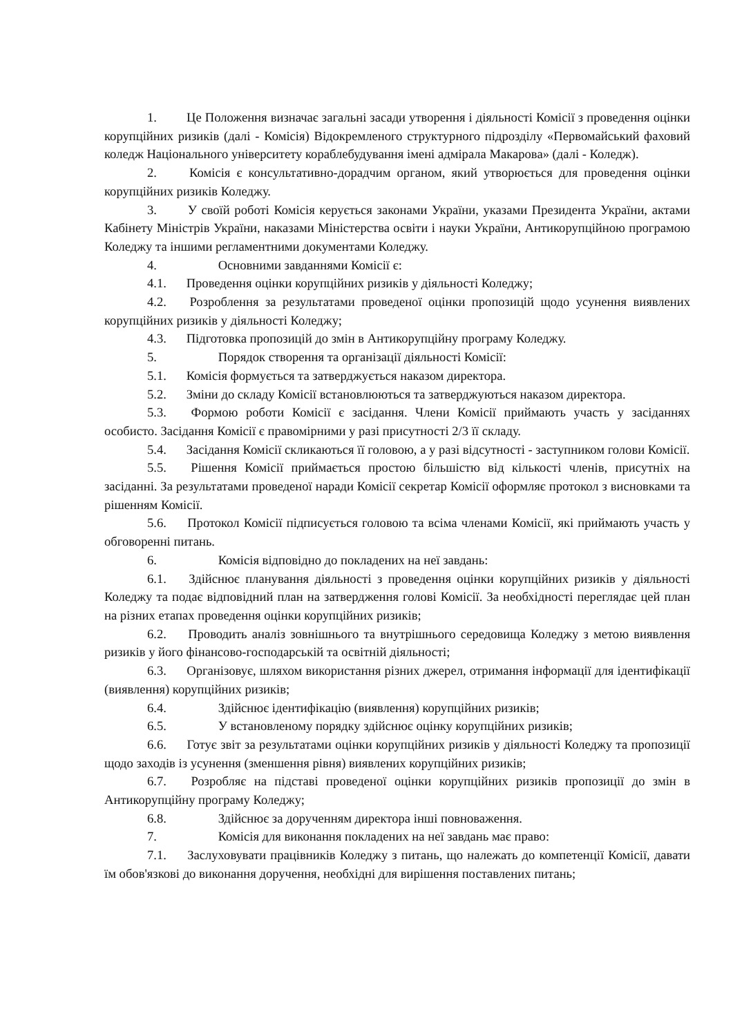1. Це Положення визначає загальні засади утворення і діяльності Комісії з проведення оцінки корупційних ризиків (далі - Комісія) Відокремленого структурного підрозділу «Первомайський фаховий коледж Національного університету кораблебудування імені адмірала Макарова» (далі - Коледж).
2. Комісія є консультативно-дорадчим органом, який утворюється для проведення оцінки корупційних ризиків Коледжу.
3. У своїй роботі Комісія керується законами України, указами Президента України, актами Кабінету Міністрів України, наказами Міністерства освіти і науки України, Антикорупційною програмою Коледжу та іншими регламентними документами Коледжу.
4. Основними завданнями Комісії є:
4.1. Проведення оцінки корупційних ризиків у діяльності Коледжу;
4.2. Розроблення за результатами проведеної оцінки пропозицій щодо усунення виявлених корупційних ризиків у діяльності Коледжу;
4.3. Підготовка пропозицій до змін в Антикорупційну програму Коледжу.
5. Порядок створення та організації діяльності Комісії:
5.1. Комісія формується та затверджується наказом директора.
5.2. Зміни до складу Комісії встановлюються та затверджуються наказом директора.
5.3. Формою роботи Комісії є засідання. Члени Комісії приймають участь у засіданнях особисто. Засідання Комісії є правомірними у разі присутності 2/3 її складу.
5.4. Засідання Комісії скликаються її головою, а у разі відсутності - заступником голови Комісії.
5.5. Рішення Комісії приймається простою більшістю від кількості членів, присутніх на засіданні. За результатами проведеної наради Комісії секретар Комісії оформляє протокол з висновками та рішенням Комісії.
5.6. Протокол Комісії підписується головою та всіма членами Комісії, які приймають участь у обговоренні питань.
6. Комісія відповідно до покладених на неї завдань:
6.1. Здійснює планування діяльності з проведення оцінки корупційних ризиків у діяльності Коледжу та подає відповідний план на затвердження голові Комісії. За необхідності переглядає цей план на різних етапах проведення оцінки корупційних ризиків;
6.2. Проводить аналіз зовнішнього та внутрішнього середовища Коледжу з метою виявлення ризиків у його фінансово-господарській та освітній діяльності;
6.3. Організовує, шляхом використання різних джерел, отримання інформації для ідентифікації (виявлення) корупційних ризиків;
6.4. Здійснює ідентифікацію (виявлення) корупційних ризиків;
6.5. У встановленому порядку здійснює оцінку корупційних ризиків;
6.6. Готує звіт за результатами оцінки корупційних ризиків у діяльності Коледжу та пропозиції щодо заходів із усунення (зменшення рівня) виявлених корупційних ризиків;
6.7. Розробляє на підставі проведеної оцінки корупційних ризиків пропозиції до змін в Антикорупційну програму Коледжу;
6.8. Здійснює за дорученням директора інші повноваження.
7. Комісія для виконання покладених на неї завдань має право:
7.1. Заслуховувати працівників Коледжу з питань, що належать до компетенції Комісії, давати їм обов'язкові до виконання доручення, необхідні для вирішення поставлених питань;